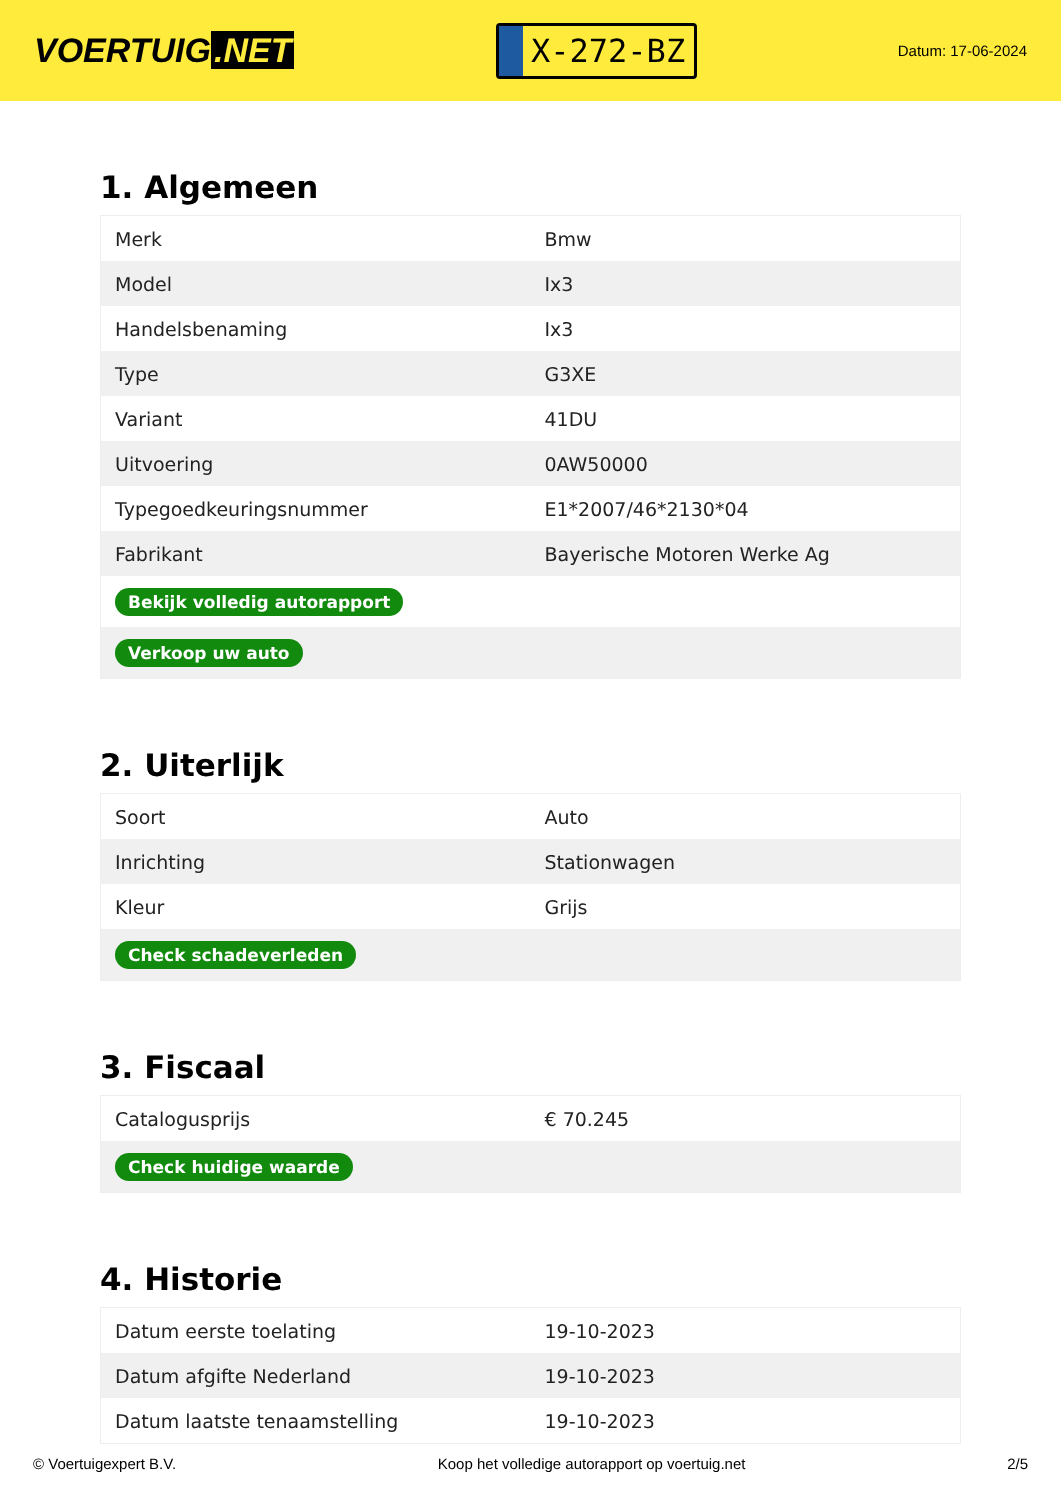VOERTUIG.NET
X-272-BZ
Datum: 17-06-2024
1. Algemeen
| Merk | Bmw |
| Model | Ix3 |
| Handelsbenaming | Ix3 |
| Type | G3XE |
| Variant | 41DU |
| Uitvoering | 0AW50000 |
| Typegoedkeuringsnummer | E1*2007/46*2130*04 |
| Fabrikant | Bayerische Motoren Werke Ag |
| Bekijk volledig autorapport | |
| Verkoop uw auto | |
2. Uiterlijk
| Soort | Auto |
| Inrichting | Stationwagen |
| Kleur | Grijs |
| Check schadeverleden | |
3. Fiscaal
| Catalogusprijs | € 70.245 |
| Check huidige waarde | |
4. Historie
| Datum eerste toelating | 19-10-2023 |
| Datum afgifte Nederland | 19-10-2023 |
| Datum laatste tenaamstelling | 19-10-2023 |
© Voertuigexpert B.V. Koop het volledige autorapport op voertuig.net 2/5